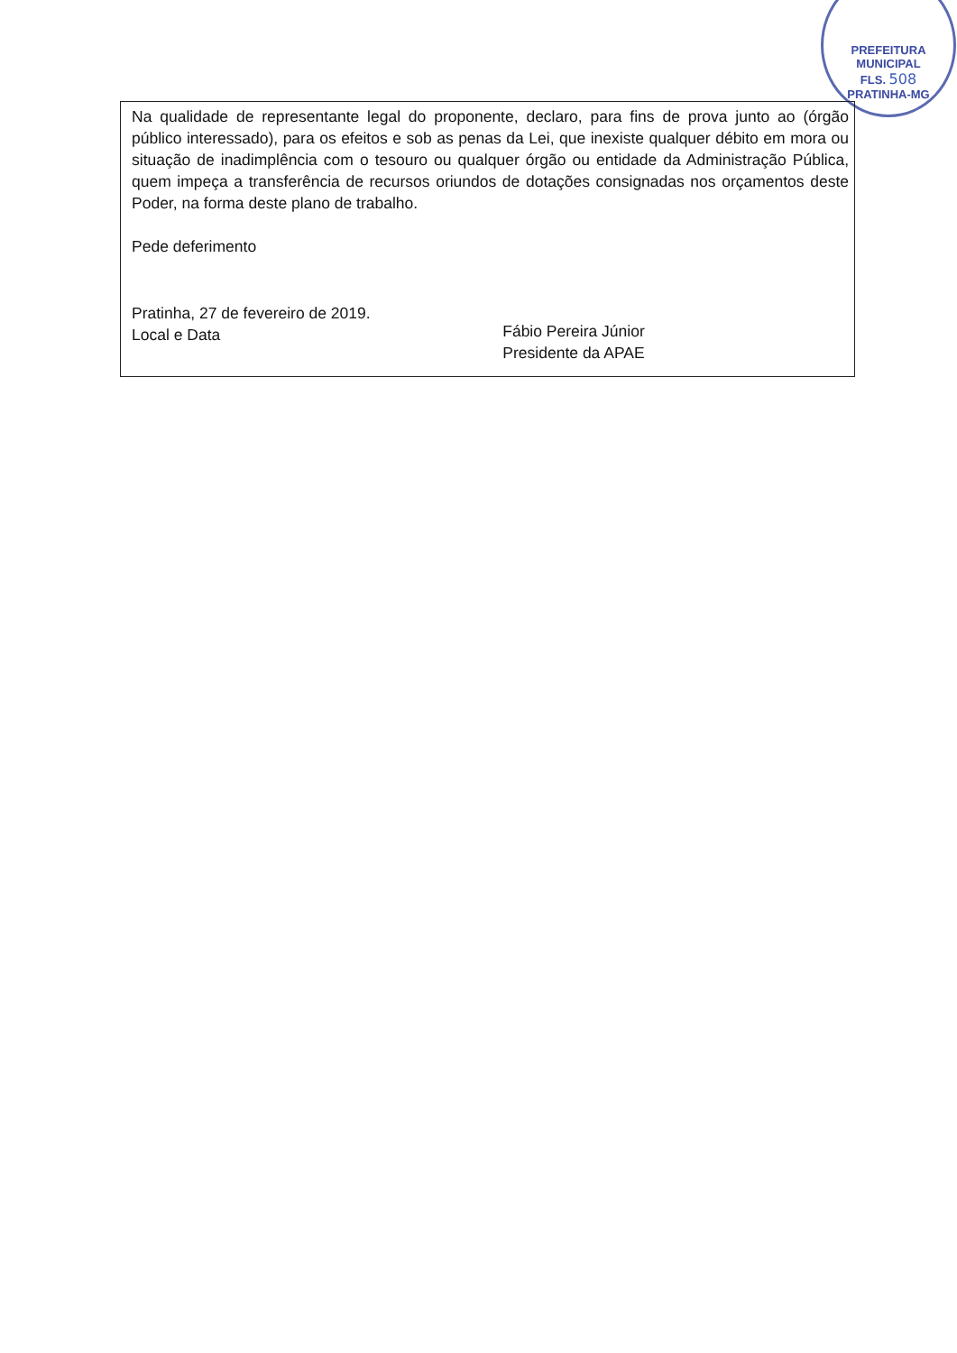PREFEITURA MUNICIPAL
FLS. 508
PRATINHA-MG
Na qualidade de representante legal do proponente, declaro, para fins de prova junto ao (órgão público interessado), para os efeitos e sob as penas da Lei, que inexiste qualquer débito em mora ou situação de inadimplência com o tesouro ou qualquer órgão ou entidade da Administração Pública, quem impeça a transferência de recursos oriundos de dotações consignadas nos orçamentos deste Poder, na forma deste plano de trabalho.
Pede deferimento
Pratinha, 27 de fevereiro de 2019.
Local e Data
Fábio Pereira Júnior
Presidente da APAE